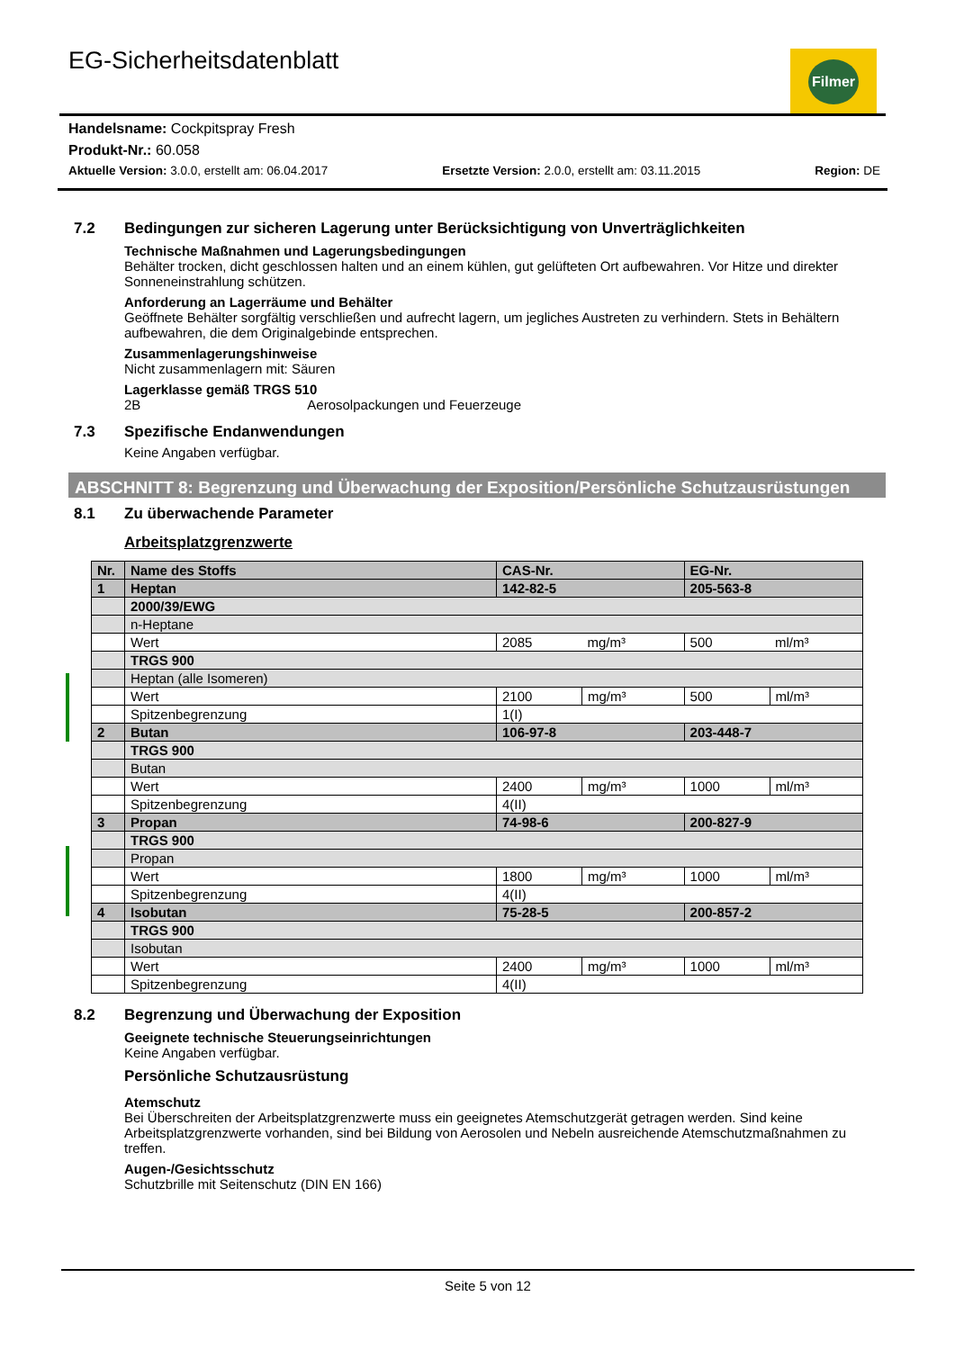EG-Sicherheitsdatenblatt Filmer
Handelsname: Cockpitspray Fresh
Produkt-Nr.: 60.058
Aktuelle Version: 3.0.0, erstellt am: 06.04.2017 Ersetzte Version: 2.0.0, erstellt am: 03.11.2015 Region: DE
7.2 Bedingungen zur sicheren Lagerung unter Berücksichtigung von Unverträglichkeiten
Technische Maßnahmen und Lagerungsbedingungen
Behälter trocken, dicht geschlossen halten und an einem kühlen, gut gelüfteten Ort aufbewahren. Vor Hitze und direkter Sonneneinstrahlung schützen.
Anforderung an Lagerräume und Behälter
Geöffnete Behälter sorgfältig verschließen und aufrecht lagern, um jegliches Austreten zu verhindern. Stets in Behältern aufbewahren, die dem Originalgebinde entsprechen.
Zusammenlagerungshinweise
Nicht zusammenlagern mit: Säuren
Lagerklasse gemäß TRGS 510
2B Aerosolpackungen und Feuerzeuge
7.3 Spezifische Endanwendungen
Keine Angaben verfügbar.
ABSCHNITT 8: Begrenzung und Überwachung der Exposition/Persönliche Schutzausrüstungen
8.1 Zu überwachende Parameter
Arbeitsplatzgrenzwerte
| Nr. | Name des Stoffs | CAS-Nr. | | EG-Nr. | |
| 1 | Heptan | 142-82-5 | | 205-563-8 | |
| | 2000/39/EWG | | | | |
| | n-Heptane | | | | |
| | Wert | 2085 | mg/m³ | 500 | ml/m³ |
| | TRGS 900 | | | | |
| | Heptan (alle Isomeren) | | | | |
| | Wert | 2100 | mg/m³ | 500 | ml/m³ |
| | Spitzenbegrenzung | 1(I) | | | |
| 2 | Butan | 106-97-8 | | 203-448-7 | |
| | TRGS 900 | | | | |
| | Butan | | | | |
| | Wert | 2400 | mg/m³ | 1000 | ml/m³ |
| | Spitzenbegrenzung | 4(II) | | | |
| 3 | Propan | 74-98-6 | | 200-827-9 | |
| | TRGS 900 | | | | |
| | Propan | | | | |
| | Wert | 1800 | mg/m³ | 1000 | ml/m³ |
| | Spitzenbegrenzung | 4(II) | | | |
| 4 | Isobutan | 75-28-5 | | 200-857-2 | |
| | TRGS 900 | | | | |
| | Isobutan | | | | |
| | Wert | 2400 | mg/m³ | 1000 | ml/m³ |
| | Spitzenbegrenzung | 4(II) | | | |
8.2 Begrenzung und Überwachung der Exposition
Geeignete technische Steuerungseinrichtungen
Keine Angaben verfügbar.
Persönliche Schutzausrüstung
Atemschutz
Bei Überschreiten der Arbeitsplatzgrenzwerte muss ein geeignetes Atemschutzgerät getragen werden. Sind keine Arbeitsplatzgrenzwerte vorhanden, sind bei Bildung von Aerosolen und Nebeln ausreichende Atemschutzmaßnahmen zu treffen.
Augen-/Gesichtsschutz
Schutzbrille mit Seitenschutz (DIN EN 166)
Seite 5 von 12